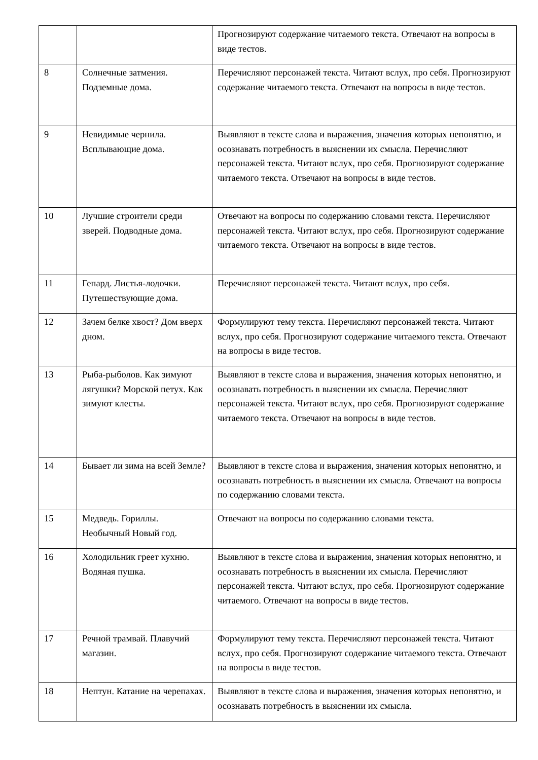| | | Прогнозируют содержание читаемого текста. Отвечают на вопросы в виде тестов. |
| 8 | Солнечные затмения. Подземные дома. | Перечисляют персонажей текста. Читают вслух, про себя. Прогнозируют содержание читаемого текста. Отвечают на вопросы в виде тестов. |
| 9 | Невидимые чернила. Всплывающие дома. | Выявляют в тексте слова и выражения, значения которых непонятно, и осознавать потребность в выяснении их смысла. Перечисляют персонажей текста. Читают вслух, про себя. Прогнозируют содержание читаемого текста. Отвечают на вопросы в виде тестов. |
| 10 | Лучшие строители среди зверей. Подводные дома. | Отвечают на вопросы по содержанию словами текста. Перечисляют персонажей текста. Читают вслух, про себя. Прогнозируют содержание читаемого текста. Отвечают на вопросы в виде тестов. |
| 11 | Гепард. Листья-лодочки. Путешествующие дома. | Перечисляют персонажей текста. Читают вслух, про себя. |
| 12 | Зачем белке хвост? Дом вверх дном. | Формулируют тему текста. Перечисляют персонажей текста. Читают вслух, про себя. Прогнозируют содержание читаемого текста. Отвечают на вопросы в виде тестов. |
| 13 | Рыба-рыболов. Как зимуют лягушки? Морской петух. Как зимуют клесты. | Выявляют в тексте слова и выражения, значения которых непонятно, и осознавать потребность в выяснении их смысла. Перечисляют персонажей текста. Читают вслух, про себя. Прогнозируют содержание читаемого текста. Отвечают на вопросы в виде тестов. |
| 14 | Бывает ли зима на всей Земле? | Выявляют в тексте слова и выражения, значения которых непонятно, и осознавать потребность в выяснении их смысла. Отвечают на вопросы по содержанию словами текста. |
| 15 | Медведь. Гориллы. Необычный Новый год. | Отвечают на вопросы по содержанию словами текста. |
| 16 | Холодильник греет кухню. Водяная пушка. | Выявляют в тексте слова и выражения, значения которых непонятно, и осознавать потребность в выяснении их смысла. Перечисляют персонажей текста. Читают вслух, про себя. Прогнозируют содержание читаемого. Отвечают на вопросы в виде тестов. |
| 17 | Речной трамвай. Плавучий магазин. | Формулируют тему текста. Перечисляют персонажей текста. Читают вслух, про себя. Прогнозируют содержание читаемого текста. Отвечают на вопросы в виде тестов. |
| 18 | Нептун. Катание на черепахах. | Выявляют в тексте слова и выражения, значения которых непонятно, и осознавать потребность в выяснении их смысла. |